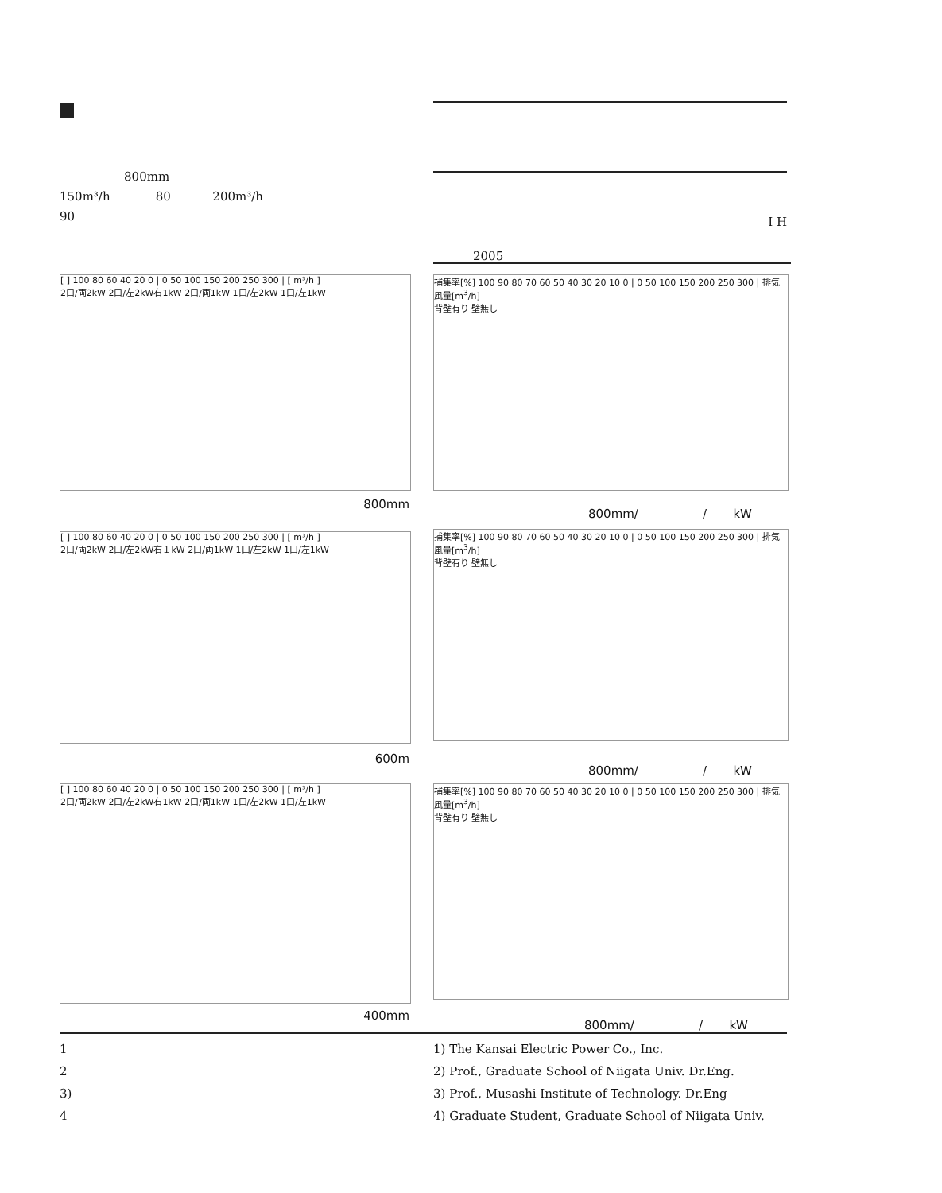800mm
150m³/h 80 200m³/h
90
I H
2005
[ ] 100 80 60 40 20 0 | 0 50 100 150 200 250 300 | [ m³/h ]
2口/両2kW 2口/左2kW右1kW 2口/両1kW 1口/左2kW 1口/左1kW
800mm
捕集率[%] 100 90 80 70 60 50 40 30 20 10 0 | 0 50 100 150 200 250 300 | 排気風量[m<sup>3</sup>/h]
背壁有り 壁無し
800mm/ / kW
[ ] 100 80 60 40 20 0 | 0 50 100 150 200 250 300 | [ m³/h ]
2口/両2kW 2口/左2kW右１kW 2口/両1kW 1口/左2kW 1口/左1kW
600m
捕集率[%] 100 90 80 70 60 50 40 30 20 10 0 | 0 50 100 150 200 250 300 | 排気風量[m<sup>3</sup>/h]
背壁有り 壁無し
800mm/ / kW
[ ] 100 80 60 40 20 0 | 0 50 100 150 200 250 300 | [ m³/h ]
2口/両2kW 2口/左2kW右1kW 2口/両1kW 1口/左2kW 1口/左1kW
400mm
捕集率[%] 100 90 80 70 60 50 40 30 20 10 0 | 0 50 100 150 200 250 300 | 排気風量[m<sup>3</sup>/h]
背壁有り 壁無し
800mm/ / kW
1
2
3)
4
1) The Kansai Electric Power Co., Inc.
2) Prof., Graduate School of Niigata Univ. Dr.Eng.
3) Prof., Musashi Institute of Technology. Dr.Eng
4) Graduate Student, Graduate School of Niigata Univ.